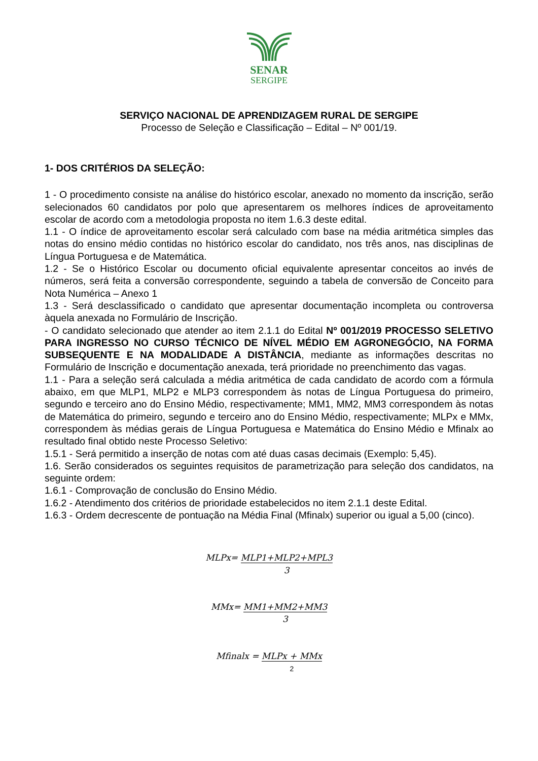SENAR
SERGIPE
SERVIÇO NACIONAL DE APRENDIZAGEM RURAL DE SERGIPE
Processo de Seleção e Classificação – Edital – Nº 001/19.
1- DOS CRITÉRIOS DA SELEÇÃO:
1 - O procedimento consiste na análise do histórico escolar, anexado no momento da inscrição, serão selecionados 60 candidatos por polo que apresentarem os melhores índices de aproveitamento escolar de acordo com a metodologia proposta no item 1.6.3 deste edital.
1.1 - O índice de aproveitamento escolar será calculado com base na média aritmética simples das notas do ensino médio contidas no histórico escolar do candidato, nos três anos, nas disciplinas de Língua Portuguesa e de Matemática.
1.2 - Se o Histórico Escolar ou documento oficial equivalente apresentar conceitos ao invés de números, será feita a conversão correspondente, seguindo a tabela de conversão de Conceito para Nota Numérica – Anexo 1
1.3 - Será desclassificado o candidato que apresentar documentação incompleta ou controversa àquela anexada no Formulário de Inscrição.
- O candidato selecionado que atender ao item 2.1.1 do Edital Nº 001/2019 PROCESSO SELETIVO PARA INGRESSO NO CURSO TÉCNICO DE NÍVEL MÉDIO EM AGRONEGÓCIO, NA FORMA SUBSEQUENTE E NA MODALIDADE A DISTÂNCIA, mediante as informações descritas no Formulário de Inscrição e documentação anexada, terá prioridade no preenchimento das vagas.
1.1 - Para a seleção será calculada a média aritmética de cada candidato de acordo com a fórmula abaixo, em que MLP1, MLP2 e MLP3 correspondem às notas de Língua Portuguesa do primeiro, segundo e terceiro ano do Ensino Médio, respectivamente; MM1, MM2, MM3 correspondem às notas de Matemática do primeiro, segundo e terceiro ano do Ensino Médio, respectivamente; MLPx e MMx, correspondem às médias gerais de Língua Portuguesa e Matemática do Ensino Médio e Mfinalx ao resultado final obtido neste Processo Seletivo:
1.5.1 - Será permitido a inserção de notas com até duas casas decimais (Exemplo: 5,45).
1.6. Serão considerados os seguintes requisitos de parametrização para seleção dos candidatos, na seguinte ordem:
1.6.1 - Comprovação de conclusão do Ensino Médio.
1.6.2 - Atendimento dos critérios de prioridade estabelecidos no item 2.1.1 deste Edital.
1.6.3 - Ordem decrescente de pontuação na Média Final (Mfinalx) superior ou igual a 5,00 (cinco).
MLPx= MLP1+MLP2+MPL3
3
MMx= MM1+MM2+MM3
3
Mfinalx = MLPx + MMx
2